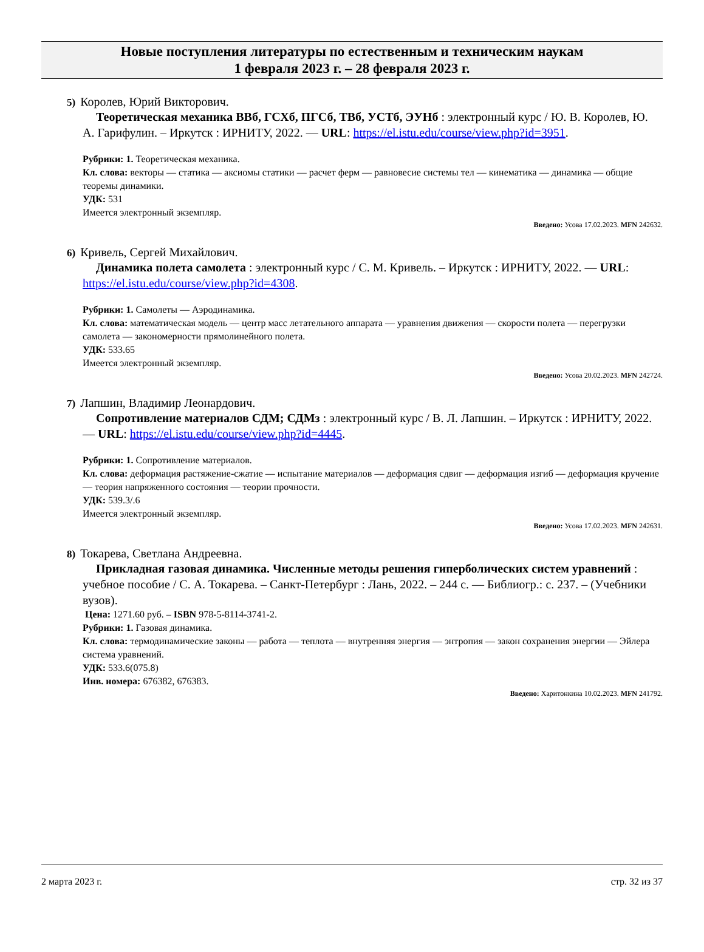Новые поступления литературы по естественным и техническим наукам
1 февраля 2023 г. – 28 февраля 2023 г.
5) Королев, Юрий Викторович.
Теоретическая механика ВВб, ГСХб, ПГСб, ТВб, УСТб, ЭУНб : электронный курс / Ю. В. Королев, Ю. А. Гарифулин. – Иркутск : ИРНИТУ, 2022. — URL: https://el.istu.edu/course/view.php?id=3951.
Рубрики: 1. Теоретическая механика.
Кл. слова: векторы — статика — аксиомы статики — расчет ферм — равновесие системы тел — кинематика — динамика — общие теоремы динамики.
УДК: 531
Имеется электронный экземпляр.
Введено: Усова 17.02.2023. MFN 242632.
6) Кривель, Сергей Михайлович.
Динамика полета самолета : электронный курс / С. М. Кривель. – Иркутск : ИРНИТУ, 2022. — URL: https://el.istu.edu/course/view.php?id=4308.
Рубрики: 1. Самолеты — Аэродинамика.
Кл. слова: математическая модель — центр масс летательного аппарата — уравнения движения — скорости полета — перегрузки самолета — закономерности прямолинейного полета.
УДК: 533.65
Имеется электронный экземпляр.
Введено: Усова 20.02.2023. MFN 242724.
7) Лапшин, Владимир Леонардович.
Сопротивление материалов СДМ; СДМз : электронный курс / В. Л. Лапшин. – Иркутск : ИРНИТУ, 2022. — URL: https://el.istu.edu/course/view.php?id=4445.
Рубрики: 1. Сопротивление материалов.
Кл. слова: деформация растяжение-сжатие — испытание материалов — деформация сдвиг — деформация изгиб — деформация кручение — теория напряженного состояния — теории прочности.
УДК: 539.3/.6
Имеется электронный экземпляр.
Введено: Усова 17.02.2023. MFN 242631.
8) Токарева, Светлана Андреевна.
Прикладная газовая динамика. Численные методы решения гиперболических систем уравнений : учебное пособие / С. А. Токарева. – Санкт-Петербург : Лань, 2022. – 244 с. — Библиогр.: с. 237. – (Учебники вузов).
Цена: 1271.60 руб. – ISBN 978-5-8114-3741-2.
Рубрики: 1. Газовая динамика.
Кл. слова: термодинамические законы — работа — теплота — внутренняя энергия — энтропия — закон сохранения энергии — Эйлера система уравнений.
УДК: 533.6(075.8)
Инв. номера: 676382, 676383.
Введено: Харитонкина 10.02.2023. MFN 241792.
2 марта 2023 г. стр. 32 из 37